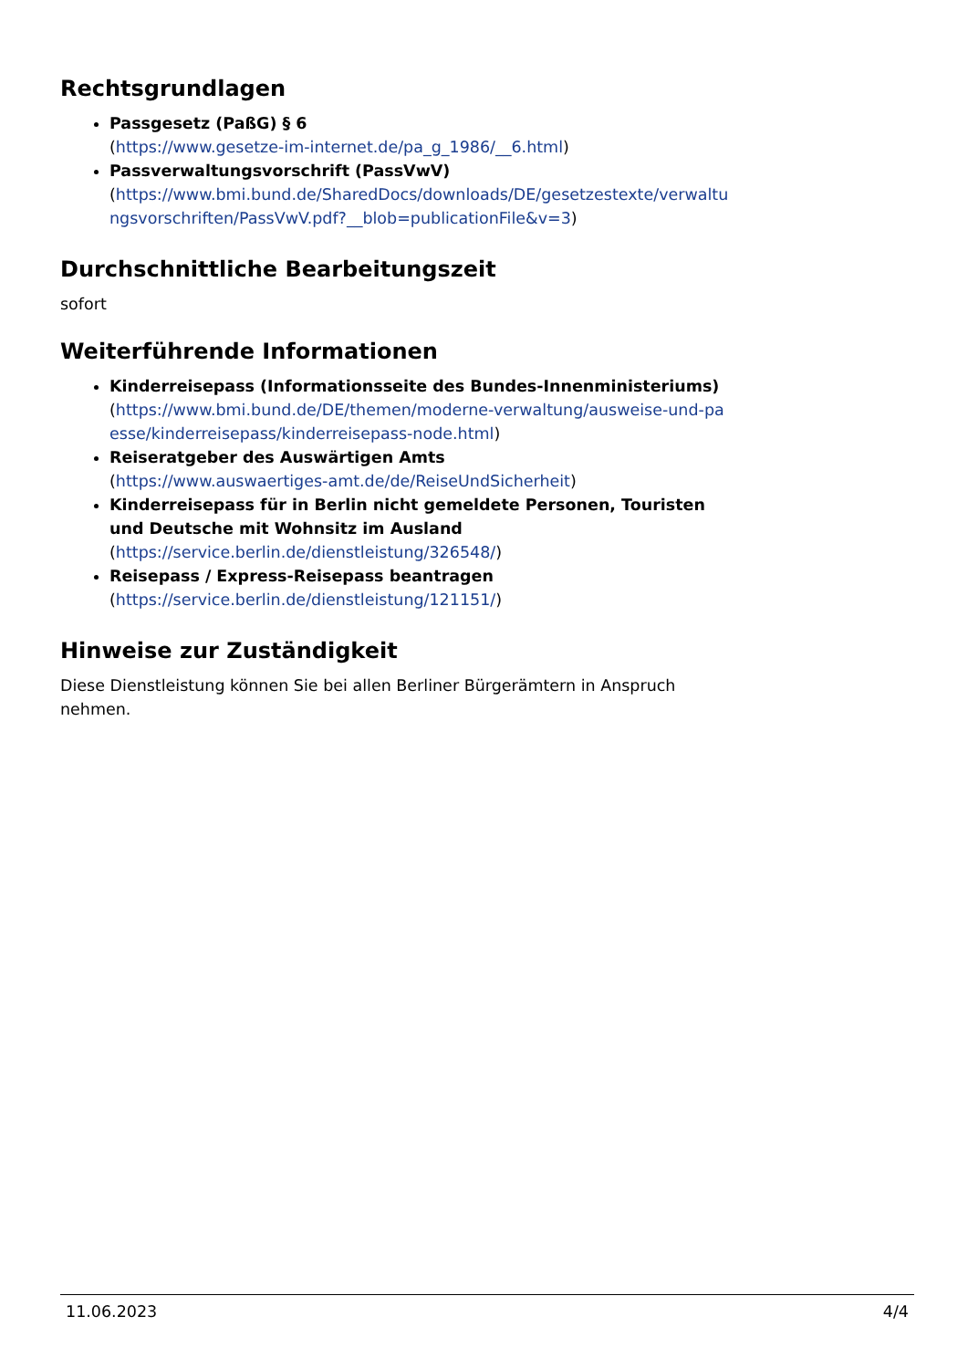Rechtsgrundlagen
Passgesetz (PaßG) § 6
(https://www.gesetze-im-internet.de/pa_g_1986/__6.html)
Passverwaltungsvorschrift (PassVwV)
(https://www.bmi.bund.de/SharedDocs/downloads/DE/gesetzestexte/verwaltu ngsvorschriften/PassVwV.pdf?__blob=publicationFile&v=3)
Durchschnittliche Bearbeitungszeit
sofort
Weiterführende Informationen
Kinderreisepass (Informationsseite des Bundes-Innenministeriums)
(https://www.bmi.bund.de/DE/themen/moderne-verwaltung/ausweise-und-pa esse/kinderreisepass/kinderreisepass-node.html)
Reiseratgeber des Auswärtigen Amts
(https://www.auswaertiges-amt.de/de/ReiseUndSicherheit)
Kinderreisepass für in Berlin nicht gemeldete Personen, Touristen und Deutsche mit Wohnsitz im Ausland
(https://service.berlin.de/dienstleistung/326548/)
Reisepass / Express-Reisepass beantragen
(https://service.berlin.de/dienstleistung/121151/)
Hinweise zur Zuständigkeit
Diese Dienstleistung können Sie bei allen Berliner Bürgerämtern in Anspruch nehmen.
11.06.2023 4/4